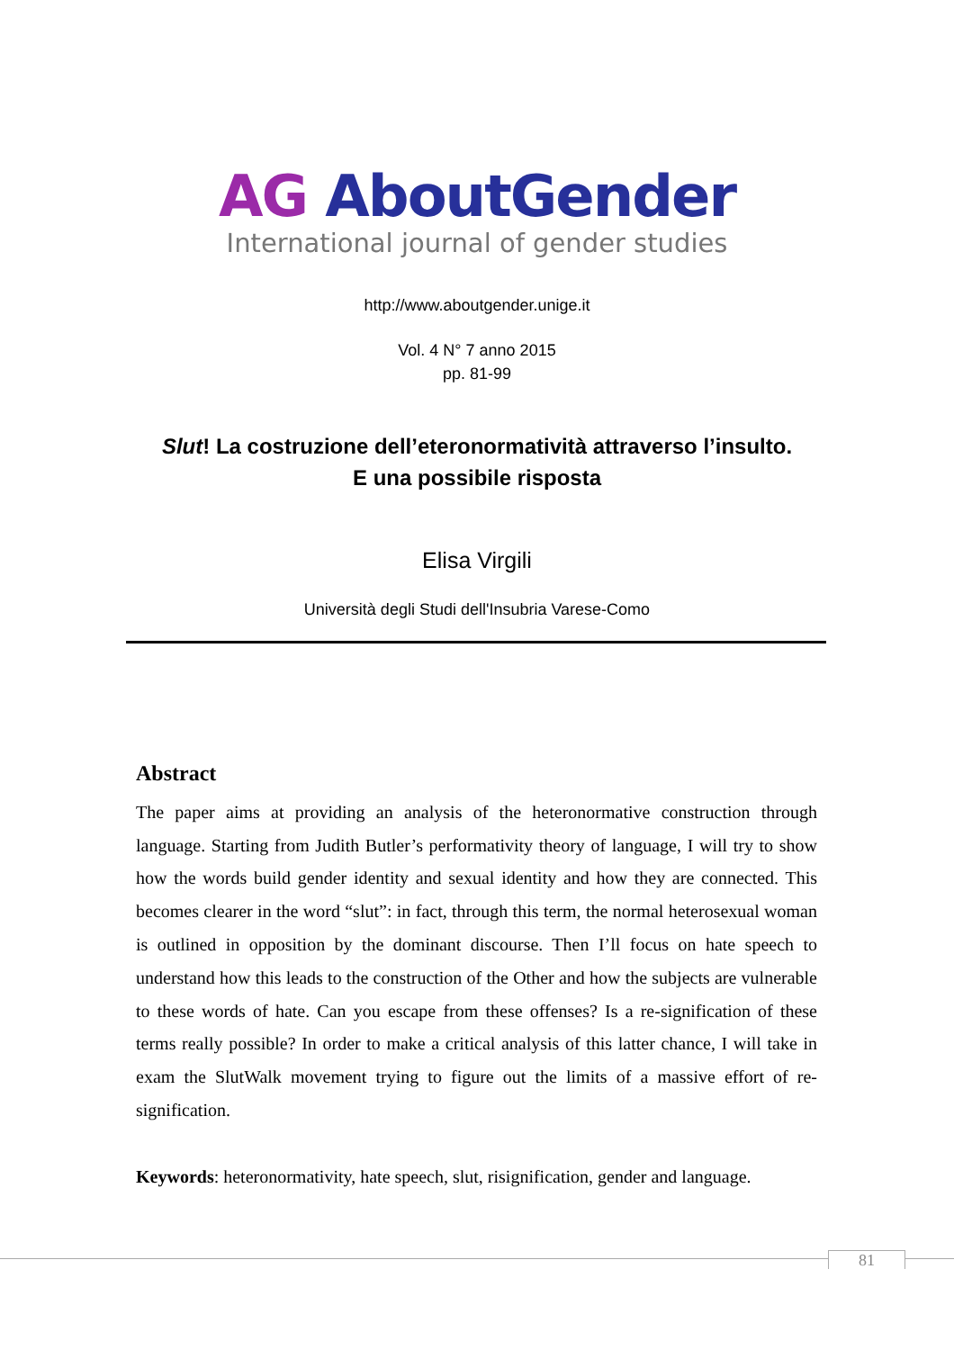AG AboutGender
International journal of gender studies
http://www.aboutgender.unige.it
Vol. 4 N° 7 anno 2015
pp. 81-99
Slut! La costruzione dell’eteronormatività attraverso l’insulto.
E una possibile risposta
Elisa Virgili
Università degli Studi dell'Insubria Varese-Como
Abstract
The paper aims at providing an analysis of the heteronormative construction through language. Starting from Judith Butler’s performativity theory of language, I will try to show how the words build gender identity and sexual identity and how they are connected. This becomes clearer in the word “slut”: in fact, through this term, the normal heterosexual woman is outlined in opposition by the dominant discourse. Then I’ll focus on hate speech to understand how this leads to the construction of the Other and how the subjects are vulnerable to these words of hate. Can you escape from these offenses? Is a re-signification of these terms really possible? In order to make a critical analysis of this latter chance, I will take in exam the SlutWalk movement trying to figure out the limits of a massive effort of re-signification.
Keywords: heteronormativity, hate speech, slut, risignification, gender and language.
81